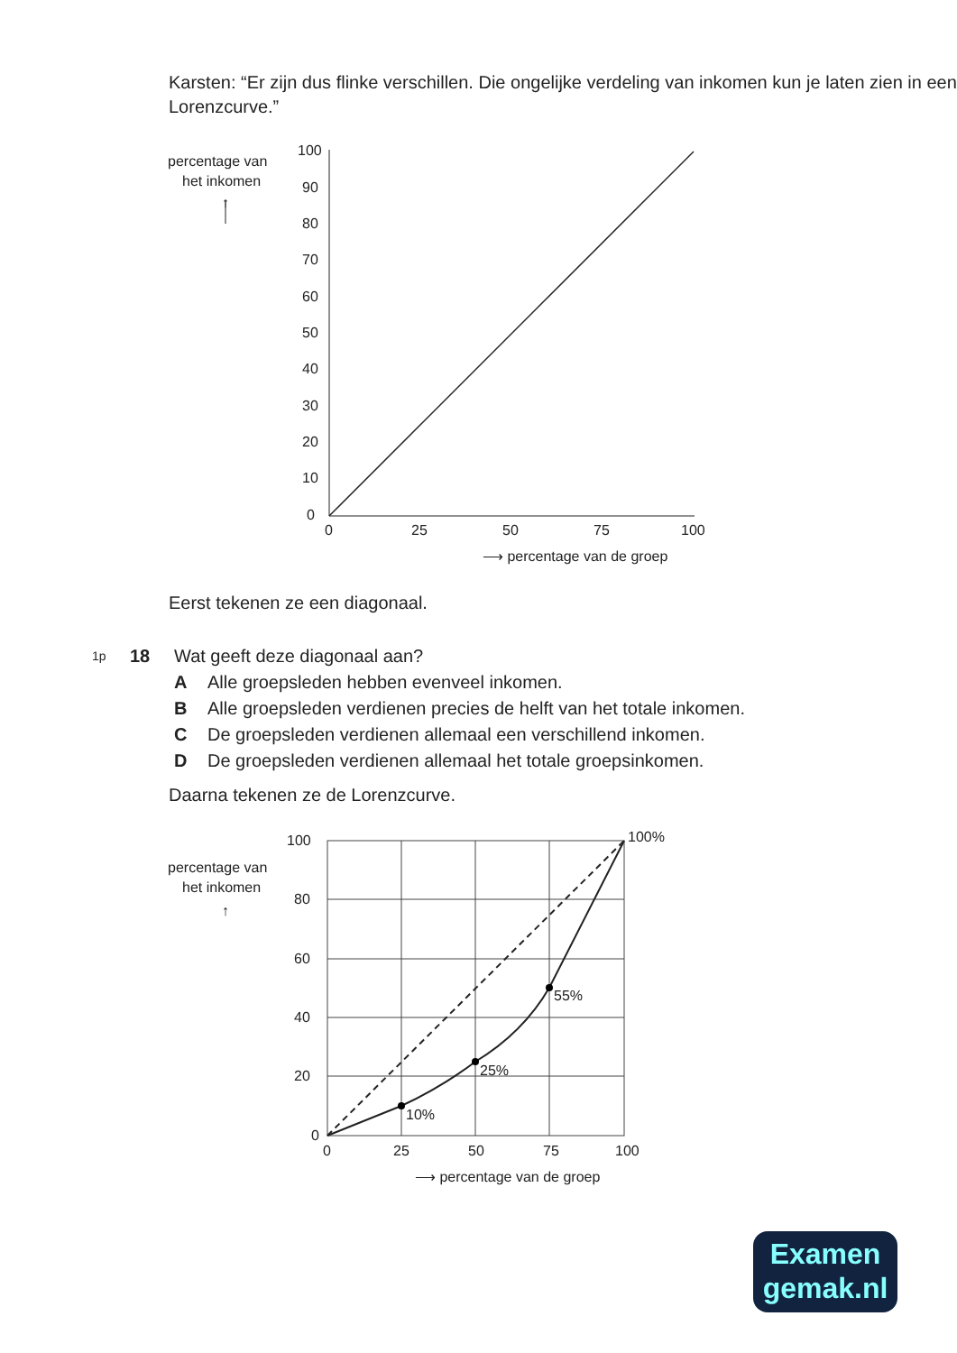Karsten: “Er zijn dus flinke verschillen. Die ongelijke verdeling van inkomen kun je laten zien in een Lorenzcurve.”
percentage van
het inkomen
↑
100
90
80
70
60
50
40
30
20
10
0
0
25
50
75
100
⟶ percentage van de groep
Eerst tekenen ze een diagonaal.
| 1p | 18 | Wat geeft deze diagonaal aan? | |
| | | A | Alle groepsleden hebben evenveel inkomen. |
| | | B | Alle groepsleden verdienen precies de helft van het totale inkomen. |
| | | C | De groepsleden verdienen allemaal een verschillend inkomen. |
| | | D | De groepsleden verdienen allemaal het totale groepsinkomen. |
Daarna tekenen ze de Lorenzcurve.
percentage van
het inkomen
↑
10%
25%
55%
100%
100
80
60
40
20
0
0
25
50
75
100
⟶ percentage van de groep
Examen
gemak.nl